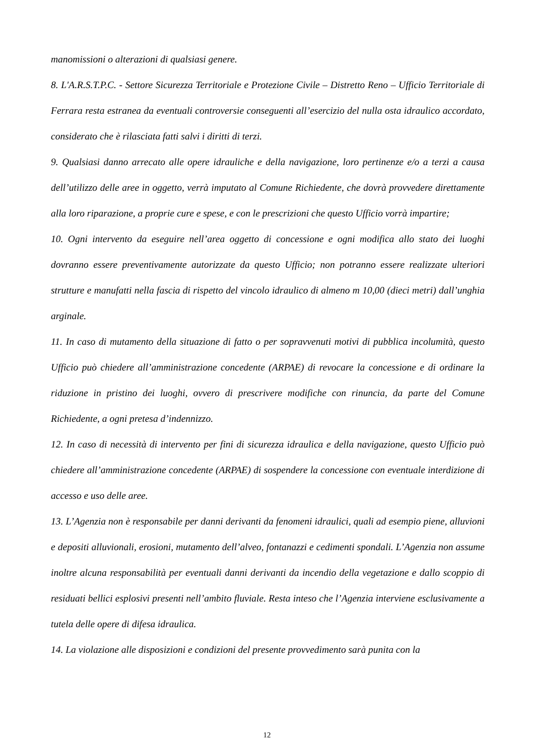manomissioni o alterazioni di qualsiasi genere.
8. L'A.R.S.T.P.C. - Settore Sicurezza Territoriale e Protezione Civile – Distretto Reno – Ufficio Territoriale di Ferrara resta estranea da eventuali controversie conseguenti all’esercizio del nulla osta idraulico accordato, considerato che è rilasciata fatti salvi i diritti di terzi.
9. Qualsiasi danno arrecato alle opere idrauliche e della navigazione, loro pertinenze e/o a terzi a causa dell’utilizzo delle aree in oggetto, verrà imputato al Comune Richiedente, che dovrà provvedere direttamente alla loro riparazione, a proprie cure e spese, e con le prescrizioni che questo Ufficio vorrà impartire;
10. Ogni intervento da eseguire nell’area oggetto di concessione e ogni modifica allo stato dei luoghi dovranno essere preventivamente autorizzate da questo Ufficio; non potranno essere realizzate ulteriori strutture e manufatti nella fascia di rispetto del vincolo idraulico di almeno m 10,00 (dieci metri) dall’unghia arginale.
11. In caso di mutamento della situazione di fatto o per sopravvenuti motivi di pubblica incolumità, questo Ufficio può chiedere all’amministrazione concedente (ARPAE) di revocare la concessione e di ordinare la riduzione in pristino dei luoghi, ovvero di prescrivere modifiche con rinuncia, da parte del Comune Richiedente, a ogni pretesa d’indennizzo.
12. In caso di necessità di intervento per fini di sicurezza idraulica e della navigazione, questo Ufficio può chiedere all’amministrazione concedente (ARPAE) di sospendere la concessione con eventuale interdizione di accesso e uso delle aree.
13. L’Agenzia non è responsabile per danni derivanti da fenomeni idraulici, quali ad esempio piene, alluvioni e depositi alluvionali, erosioni, mutamento dell’alveo, fontanazzi e cedimenti spondali. L’Agenzia non assume inoltre alcuna responsabilità per eventuali danni derivanti da incendio della vegetazione e dallo scoppio di residuati bellici esplosivi presenti nell’ambito fluviale. Resta inteso che l’Agenzia interviene esclusivamente a tutela delle opere di difesa idraulica.
14. La violazione alle disposizioni e condizioni del presente provvedimento sarà punita con la
12